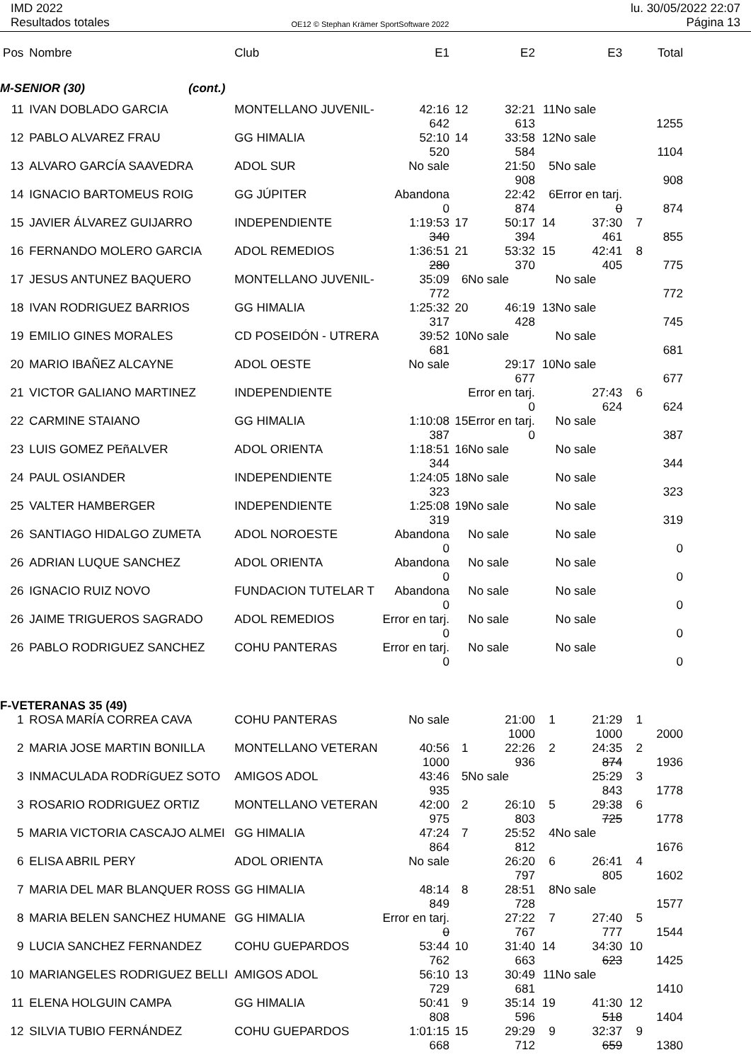IMD 2022
Resultados totales
OE12 © Stephan Krämer SportSoftware 2022
lu. 30/05/2022 22:07
Página 13
| Pos | Nombre | Club | E1 | | E2 | | E3 | | Total |
| --- | --- | --- | --- | --- | --- | --- | --- | --- | --- |
| M-SENIOR (30) (cont.) | | | | | | | | | |
| 11 | IVAN DOBLADO GARCIA | MONTELLANO JUVENIL- | 42:16 | 12 | 32:21 | 11 | No sale | | |
| | | | 642 | | 613 | | | | 1255 |
| 12 | PABLO ALVAREZ FRAU | GG HIMALIA | 52:10 | 14 | 33:58 | 12 | No sale | | |
| | | | 520 | | 584 | | | | 1104 |
| 13 | ALVARO GARCÍA SAAVEDRA | ADOL SUR | No sale | | 21:50 | 5 | No sale | | |
| | | | | | 908 | | | | 908 |
| 14 | IGNACIO BARTOMEUS ROIG | GG JÚPITER | Abandona | | 22:42 | 6 | Error en tarj. | | |
| | | | 0 | | 874 | | 0 | | 874 |
| 15 | JAVIER ÁLVAREZ GUIJARRO | INDEPENDIENTE | 1:19:53 | 17 | 50:17 | 14 | 37:30 | 7 | |
| | | | 340 | | 394 | | 461 | | 855 |
| 16 | FERNANDO MOLERO GARCIA | ADOL REMEDIOS | 1:36:51 | 21 | 53:32 | 15 | 42:41 | 8 | |
| | | | 280 | | 370 | | 405 | | 775 |
| 17 | JESUS ANTUNEZ BAQUERO | MONTELLANO JUVENIL- | 35:09 | 6 | No sale | | No sale | | |
| | | | 772 | | | | | | 772 |
| 18 | IVAN RODRIGUEZ BARRIOS | GG HIMALIA | 1:25:32 | 20 | 46:19 | 13 | No sale | | |
| | | | 317 | | 428 | | | | 745 |
| 19 | EMILIO GINES MORALES | CD POSEIDÓN - UTRERA | 39:52 | 10 | No sale | | No sale | | |
| | | | 681 | | | | | | 681 |
| 20 | MARIO IBAÑEZ ALCAYNE | ADOL OESTE | No sale | | 29:17 | 10 | No sale | | |
| | | | | | 677 | | | | 677 |
| 21 | VICTOR GALIANO MARTINEZ | INDEPENDIENTE | | | Error en tarj. | | 27:43 | 6 | |
| | | | | | 0 | | 624 | | 624 |
| 22 | CARMINE STAIANO | GG HIMALIA | 1:10:08 | 15 | Error en tarj. | | No sale | | |
| | | | 387 | | 0 | | | | 387 |
| 23 | LUIS GOMEZ PEñALVER | ADOL ORIENTA | 1:18:51 | 16 | No sale | | No sale | | |
| | | | 344 | | | | | | 344 |
| 24 | PAUL OSIANDER | INDEPENDIENTE | 1:24:05 | 18 | No sale | | No sale | | |
| | | | 323 | | | | | | 323 |
| 25 | VALTER HAMBERGER | INDEPENDIENTE | 1:25:08 | 19 | No sale | | No sale | | |
| | | | 319 | | | | | | 319 |
| 26 | SANTIAGO HIDALGO ZUMETA | ADOL NOROESTE | Abandona | | No sale | | No sale | | |
| | | | 0 | | | | | | 0 |
| 26 | ADRIAN LUQUE SANCHEZ | ADOL ORIENTA | Abandona | | No sale | | No sale | | |
| | | | 0 | | | | | | 0 |
| 26 | IGNACIO RUIZ NOVO | FUNDACION TUTELAR T | Abandona | | No sale | | No sale | | |
| | | | 0 | | | | | | 0 |
| 26 | JAIME TRIGUEROS SAGRADO | ADOL REMEDIOS | Error en tarj. | | No sale | | No sale | | |
| | | | 0 | | | | | | 0 |
| 26 | PABLO RODRIGUEZ SANCHEZ | COHU PANTERAS | Error en tarj. | | No sale | | No sale | | |
| | | | 0 | | | | | | 0 |
| F-VETERANAS 35 (49) | | | | | | | | | |
| 1 | ROSA MARÍA CORREA CAVA | COHU PANTERAS | No sale | | 21:00 | 1 | 21:29 | 1 | |
| | | | | | 1000 | | 1000 | | 2000 |
| 2 | MARIA JOSE MARTIN BONILLA | MONTELLANO VETERAN | 40:56 | 1 | 22:26 | 2 | 24:35 | 2 | |
| | | | 1000 | | 936 | | 874 | | 1936 |
| 3 | INMACULADA RODRíGUEZ SOTO | AMIGOS ADOL | 43:46 | 5 | No sale | | 25:29 | 3 | |
| | | | 935 | | | | 843 | | 1778 |
| 3 | ROSARIO RODRIGUEZ ORTIZ | MONTELLANO VETERAN | 42:00 | 2 | 26:10 | 5 | 29:38 | 6 | |
| | | | 975 | | 803 | | 725 | | 1778 |
| 5 | MARIA VICTORIA CASCAJO ALMEI | GG HIMALIA | 47:24 | 7 | 25:52 | 4 | No sale | | |
| | | | 864 | | 812 | | | | 1676 |
| 6 | ELISA ABRIL PERY | ADOL ORIENTA | No sale | | 26:20 | 6 | 26:41 | 4 | |
| | | | | | 797 | | 805 | | 1602 |
| 7 | MARIA DEL MAR BLANQUER ROSS | GG HIMALIA | 48:14 | 8 | 28:51 | 8 | No sale | | |
| | | | 849 | | 728 | | | | 1577 |
| 8 | MARIA BELEN SANCHEZ HUMANE | GG HIMALIA | Error en tarj. | | 27:22 | 7 | 27:40 | 5 | |
| | | | 0 | | 767 | | 777 | | 1544 |
| 9 | LUCIA SANCHEZ FERNANDEZ | COHU GUEPARDOS | 53:44 | 10 | 31:40 | 14 | 34:30 | 10 | |
| | | | 762 | | 663 | | 623 | | 1425 |
| 10 | MARIANGELES RODRIGUEZ BELLI | AMIGOS ADOL | 56:10 | 13 | 30:49 | 11 | No sale | | |
| | | | 729 | | 681 | | | | 1410 |
| 11 | ELENA HOLGUIN CAMPA | GG HIMALIA | 50:41 | 9 | 35:14 | 19 | 41:30 | 12 | |
| | | | 808 | | 596 | | 518 | | 1404 |
| 12 | SILVIA TUBIO FERNÁNDEZ | COHU GUEPARDOS | 1:01:15 | 15 | 29:29 | 9 | 32:37 | 9 | |
| | | | 668 | | 712 | | 659 | | 1380 |